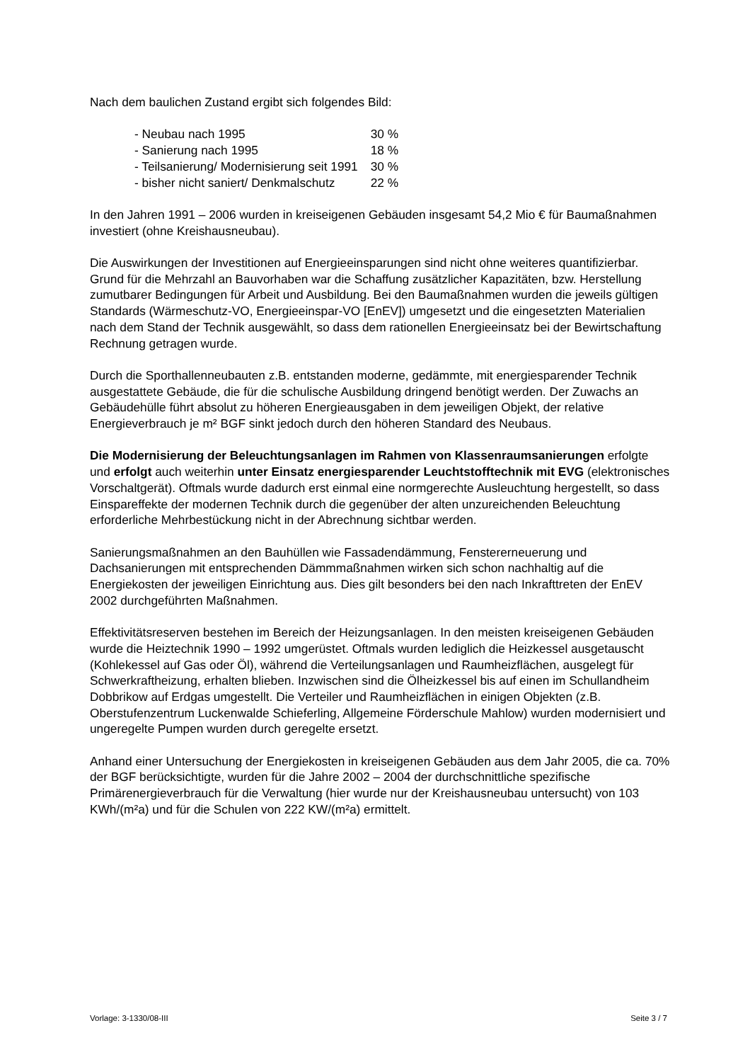Nach dem baulichen Zustand ergibt sich folgendes Bild:
| - Neubau nach 1995 | 30 % |
| - Sanierung nach 1995 | 18 % |
| - Teilsanierung/ Modernisierung seit 1991 | 30 % |
| - bisher nicht saniert/ Denkmalschutz | 22 % |
In den Jahren 1991 – 2006 wurden in kreiseigenen Gebäuden insgesamt 54,2 Mio € für Baumaßnahmen investiert (ohne Kreishausneubau).
Die Auswirkungen der Investitionen auf Energieeinsparungen sind nicht ohne weiteres quantifizierbar. Grund für die Mehrzahl an Bauvorhaben war die Schaffung zusätzlicher Kapazitäten, bzw. Herstellung zumutbarer Bedingungen für Arbeit und Ausbildung. Bei den Baumaßnahmen wurden die jeweils gültigen Standards (Wärmeschutz-VO, Energieeinspar-VO [EnEV]) umgesetzt und die eingesetzten Materialien nach dem Stand der Technik ausgewählt, so dass dem rationellen Energieeinsatz bei der Bewirtschaftung Rechnung getragen wurde.
Durch die Sporthallenneubauten z.B. entstanden moderne, gedämmte, mit energiesparender Technik ausgestattete Gebäude, die für die schulische Ausbildung dringend benötigt werden. Der Zuwachs an Gebäudehülle führt absolut zu höheren Energieausgaben in dem jeweiligen Objekt, der relative Energieverbrauch je m² BGF sinkt jedoch durch den höheren Standard des Neubaus.
Die Modernisierung der Beleuchtungsanlagen im Rahmen von Klassenraumsanierungen erfolgte und erfolgt auch weiterhin unter Einsatz energiesparender Leuchtstofftechnik mit EVG (elektronisches Vorschaltgerät). Oftmals wurde dadurch erst einmal eine normgerechte Ausleuchtung hergestellt, so dass Einspareffekte der modernen Technik durch die gegenüber der alten unzureichenden Beleuchtung erforderliche Mehrbestückung nicht in der Abrechnung sichtbar werden.
Sanierungsmaßnahmen an den Bauhüllen wie Fassadendämmung, Fenstererneuerung und Dachsanierungen mit entsprechenden Dämmmaßnahmen wirken sich schon nachhaltig auf die Energiekosten der jeweiligen Einrichtung aus. Dies gilt besonders bei den nach Inkrafttreten der EnEV 2002 durchgeführten Maßnahmen.
Effektivitätsreserven bestehen im Bereich der Heizungsanlagen. In den meisten kreiseigenen Gebäuden wurde die Heiztechnik 1990 – 1992 umgerüstet. Oftmals wurden lediglich die Heizkessel ausgetauscht (Kohlekessel auf Gas oder Öl), während die Verteilungsanlagen und Raumheizflächen, ausgelegt für Schwerkraftheizung, erhalten blieben. Inzwischen sind die Ölheizkessel bis auf einen im Schullandheim Dobbrikow auf Erdgas umgestellt. Die Verteiler und Raumheizflächen in einigen Objekten (z.B. Oberstufenzentrum Luckenwalde Schieferling, Allgemeine Förderschule Mahlow) wurden modernisiert und ungeregelte Pumpen wurden durch geregelte ersetzt.
Anhand einer Untersuchung der Energiekosten in kreiseigenen Gebäuden aus dem Jahr 2005, die ca. 70% der BGF berücksichtigte, wurden für die Jahre 2002 – 2004 der durchschnittliche spezifische Primärenergieverbrauch für die Verwaltung (hier wurde nur der Kreishausneubau untersucht) von 103 KWh/(m²a) und für die Schulen von 222 KW/(m²a) ermittelt.
Vorlage: 3-1330/08-III Seite 3 / 7